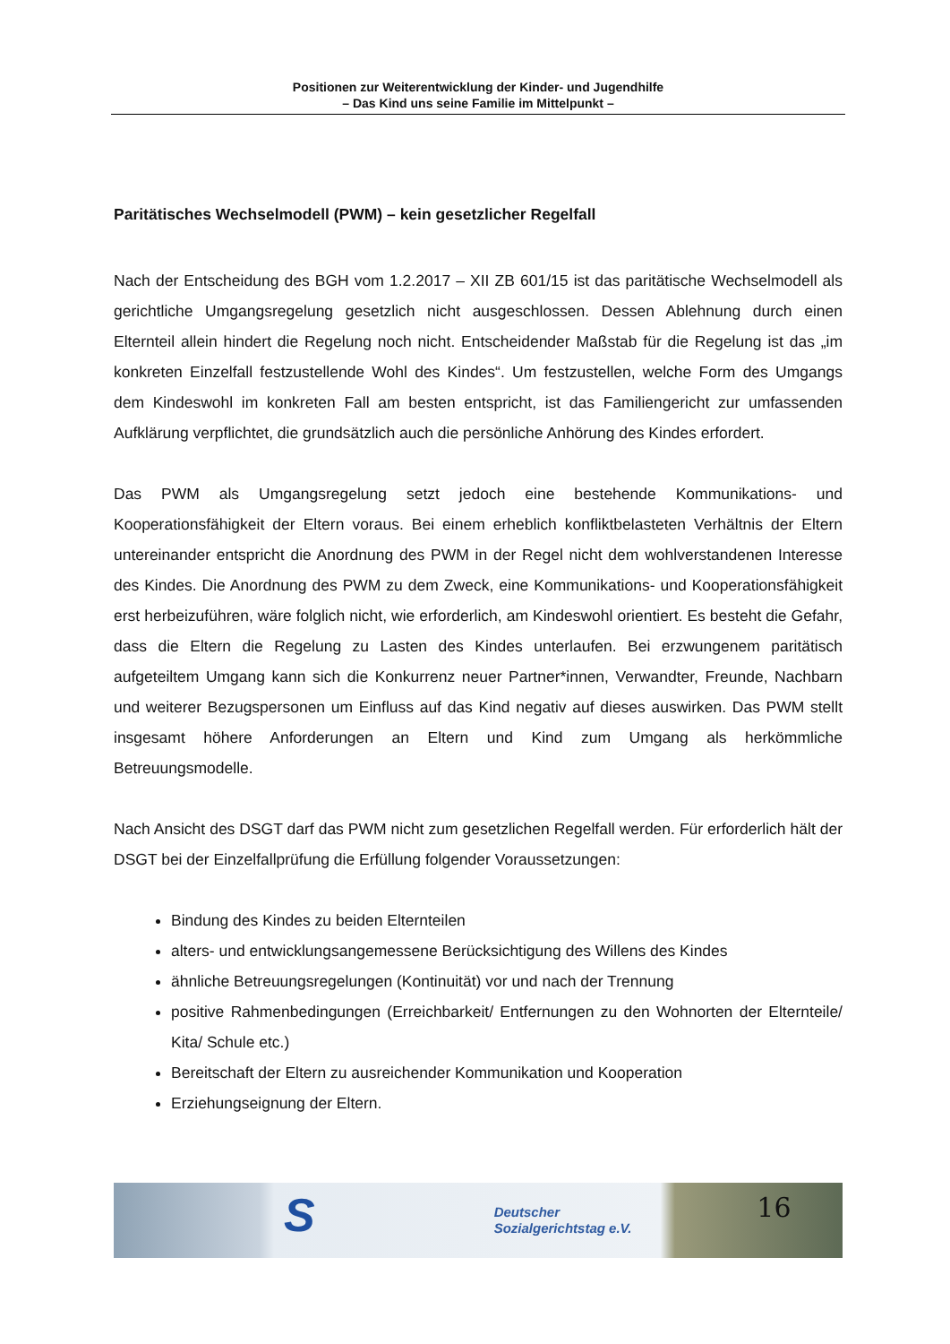Positionen zur Weiterentwicklung der Kinder- und Jugendhilfe
– Das Kind uns seine Familie im Mittelpunkt –
Paritätisches Wechselmodell (PWM) – kein gesetzlicher Regelfall
Nach der Entscheidung des BGH vom 1.2.2017 – XII ZB 601/15 ist das paritätische Wechselmodell als gerichtliche Umgangsregelung gesetzlich nicht ausgeschlossen. Dessen Ablehnung durch einen Elternteil allein hindert die Regelung noch nicht. Entscheidender Maßstab für die Regelung ist das „im konkreten Einzelfall festzustellende Wohl des Kindes“. Um festzustellen, welche Form des Umgangs dem Kindeswohl im konkreten Fall am besten entspricht, ist das Familiengericht zur umfassenden Aufklärung verpflichtet, die grundsätzlich auch die persönliche Anhörung des Kindes erfordert.
Das PWM als Umgangsregelung setzt jedoch eine bestehende Kommunikations- und Kooperationsfähigkeit der Eltern voraus. Bei einem erheblich konfliktbelasteten Verhältnis der Eltern untereinander entspricht die Anordnung des PWM in der Regel nicht dem wohlverstandenen Interesse des Kindes. Die Anordnung des PWM zu dem Zweck, eine Kommunikations- und Kooperationsfähigkeit erst herbeizuführen, wäre folglich nicht, wie erforderlich, am Kindeswohl orientiert. Es besteht die Gefahr, dass die Eltern die Regelung zu Lasten des Kindes unterlaufen. Bei erzwungenem paritätisch aufgeteiltem Umgang kann sich die Konkurrenz neuer Partner*innen, Verwandter, Freunde, Nachbarn und weiterer Bezugspersonen um Einfluss auf das Kind negativ auf dieses auswirken. Das PWM stellt insgesamt höhere Anforderungen an Eltern und Kind zum Umgang als herkömmliche Betreuungsmodelle.
Nach Ansicht des DSGT darf das PWM nicht zum gesetzlichen Regelfall werden. Für erforderlich hält der DSGT bei der Einzelfallprüfung die Erfüllung folgender Voraussetzungen:
Bindung des Kindes zu beiden Elternteilen
alters- und entwicklungsangemessene Berücksichtigung des Willens des Kindes
ähnliche Betreuungsregelungen (Kontinuität) vor und nach der Trennung
positive Rahmenbedingungen (Erreichbarkeit/ Entfernungen zu den Wohnorten der Elternteile/ Kita/ Schule etc.)
Bereitschaft der Eltern zu ausreichender Kommunikation und Kooperation
Erziehungseignung der Eltern.
S Deutscher
Sozialgerichtstag e.V. 16